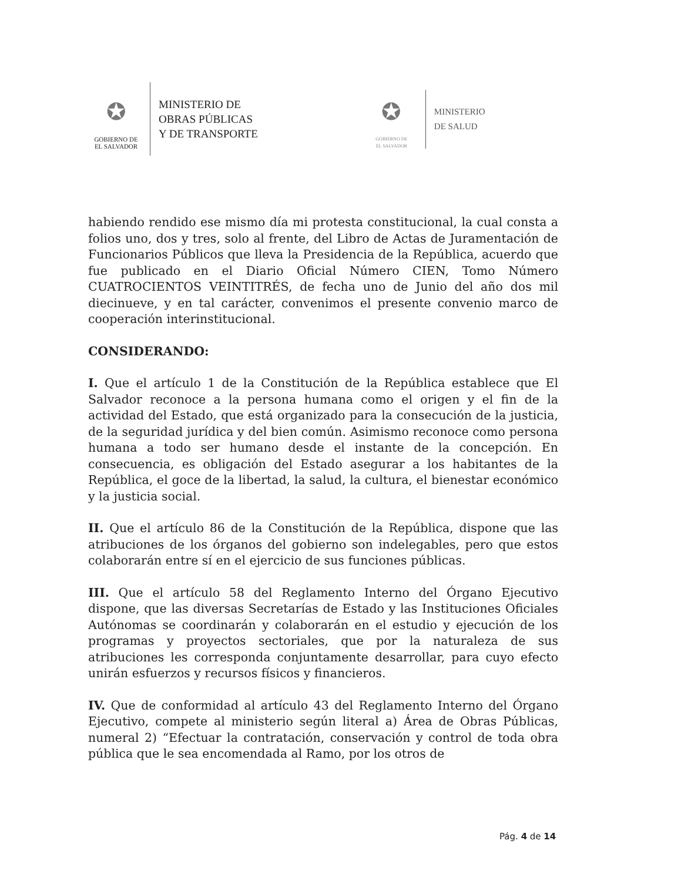✪
GOBIERNO DE
EL SALVADOR
MINISTERIO DE
OBRAS PÚBLICAS
Y DE TRANSPORTE
✪
GOBIERNO DE
EL SALVADOR
MINISTERIO
DE SALUD
habiendo rendido ese mismo día mi protesta constitucional, la cual consta a folios uno, dos y tres, solo al frente, del Libro de Actas de Juramentación de Funcionarios Públicos que lleva la Presidencia de la República, acuerdo que fue publicado en el Diario Oficial Número CIEN, Tomo Número CUATROCIENTOS VEINTITRÉS, de fecha uno de Junio del año dos mil diecinueve, y en tal carácter, convenimos el presente convenio marco de cooperación interinstitucional.
CONSIDERANDO:
I. Que el artículo 1 de la Constitución de la República establece que El Salvador reconoce a la persona humana como el origen y el fin de la actividad del Estado, que está organizado para la consecución de la justicia, de la seguridad jurídica y del bien común. Asimismo reconoce como persona humana a todo ser humano desde el instante de la concepción. En consecuencia, es obligación del Estado asegurar a los habitantes de la República, el goce de la libertad, la salud, la cultura, el bienestar económico y la justicia social.
II. Que el artículo 86 de la Constitución de la República, dispone que las atribuciones de los órganos del gobierno son indelegables, pero que estos colaborarán entre sí en el ejercicio de sus funciones públicas.
III. Que el artículo 58 del Reglamento Interno del Órgano Ejecutivo dispone, que las diversas Secretarías de Estado y las Instituciones Oficiales Autónomas se coordinarán y colaborarán en el estudio y ejecución de los programas y proyectos sectoriales, que por la naturaleza de sus atribuciones les corresponda conjuntamente desarrollar, para cuyo efecto unirán esfuerzos y recursos físicos y financieros.
IV. Que de conformidad al artículo 43 del Reglamento Interno del Órgano Ejecutivo, compete al ministerio según literal a) Área de Obras Públicas, numeral 2) “Efectuar la contratación, conservación y control de toda obra pública que le sea encomendada al Ramo, por los otros de
Pág. 4 de 14